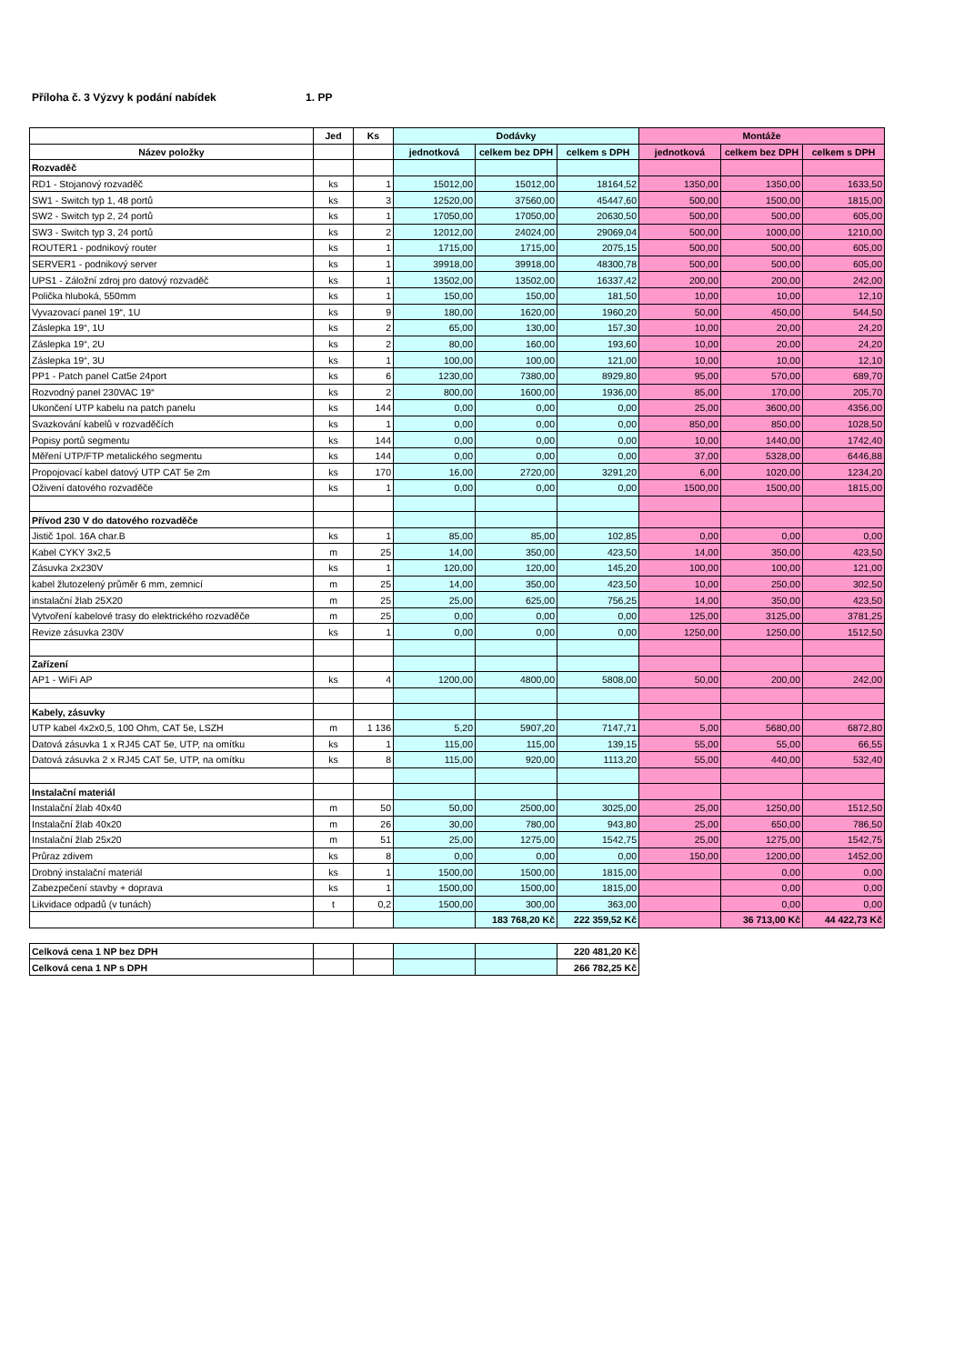Příloha č. 3 Výzvy k podání nabídek 1. PP
| | Jed | Ks | Dodávky | | | Montáže | | |
| --- | --- | --- | --- | --- | --- | --- | --- | --- |
| Název položky | | | jednotková | celkem bez DPH | celkem s DPH | jednotková | celkem bez DPH | celkem s DPH |
| Rozvaděč | | | | | | | | |
| RD1 - Stojanový rozvaděč | ks | 1 | 15012,00 | 15012,00 | 18164,52 | 1350,00 | 1350,00 | 1633,50 |
| SW1 - Switch typ 1, 48 portů | ks | 3 | 12520,00 | 37560,00 | 45447,60 | 500,00 | 1500,00 | 1815,00 |
| SW2 - Switch typ 2, 24 portů | ks | 1 | 17050,00 | 17050,00 | 20630,50 | 500,00 | 500,00 | 605,00 |
| SW3 - Switch typ 3, 24 portů | ks | 2 | 12012,00 | 24024,00 | 29069,04 | 500,00 | 1000,00 | 1210,00 |
| ROUTER1 - podnikový router | ks | 1 | 1715,00 | 1715,00 | 2075,15 | 500,00 | 500,00 | 605,00 |
| SERVER1 - podnikový server | ks | 1 | 39918,00 | 39918,00 | 48300,78 | 500,00 | 500,00 | 605,00 |
| UPS1 - Záložní zdroj pro datový rozvaděč | ks | 1 | 13502,00 | 13502,00 | 16337,42 | 200,00 | 200,00 | 242,00 |
| Polička hluboká, 550mm | ks | 1 | 150,00 | 150,00 | 181,50 | 10,00 | 10,00 | 12,10 |
| Vyvazovací panel 19“, 1U | ks | 9 | 180,00 | 1620,00 | 1960,20 | 50,00 | 450,00 | 544,50 |
| Záslepka 19“, 1U | ks | 2 | 65,00 | 130,00 | 157,30 | 10,00 | 20,00 | 24,20 |
| Záslepka 19“, 2U | ks | 2 | 80,00 | 160,00 | 193,60 | 10,00 | 20,00 | 24,20 |
| Záslepka 19“, 3U | ks | 1 | 100,00 | 100,00 | 121,00 | 10,00 | 10,00 | 12,10 |
| PP1 - Patch panel Cat5e 24port | ks | 6 | 1230,00 | 7380,00 | 8929,80 | 95,00 | 570,00 | 689,70 |
| Rozvodný panel 230VAC 19“ | ks | 2 | 800,00 | 1600,00 | 1936,00 | 85,00 | 170,00 | 205,70 |
| Ukončení UTP kabelu na patch panelu | ks | 144 | 0,00 | 0,00 | 0,00 | 25,00 | 3600,00 | 4356,00 |
| Svazkování kabelů v rozvaděčích | ks | 1 | 0,00 | 0,00 | 0,00 | 850,00 | 850,00 | 1028,50 |
| Popisy portů segmentu | ks | 144 | 0,00 | 0,00 | 0,00 | 10,00 | 1440,00 | 1742,40 |
| Měření UTP/FTP metalického segmentu | ks | 144 | 0,00 | 0,00 | 0,00 | 37,00 | 5328,00 | 6446,88 |
| Propojovací kabel datový UTP CAT 5e 2m | ks | 170 | 16,00 | 2720,00 | 3291,20 | 6,00 | 1020,00 | 1234,20 |
| Oživení datového rozvaděče | ks | 1 | 0,00 | 0,00 | 0,00 | 1500,00 | 1500,00 | 1815,00 |
| Přívod 230 V do datového rozvaděče | | | | | | | | |
| Jistič 1pol. 16A char.B | ks | 1 | 85,00 | 85,00 | 102,85 | 0,00 | 0,00 | 0,00 |
| Kabel CYKY 3x2,5 | m | 25 | 14,00 | 350,00 | 423,50 | 14,00 | 350,00 | 423,50 |
| Zásuvka 2x230V | ks | 1 | 120,00 | 120,00 | 145,20 | 100,00 | 100,00 | 121,00 |
| kabel žlutozelený průměr 6 mm, zemnicí | m | 25 | 14,00 | 350,00 | 423,50 | 10,00 | 250,00 | 302,50 |
| instalační žlab 25X20 | m | 25 | 25,00 | 625,00 | 756,25 | 14,00 | 350,00 | 423,50 |
| Vytvoření kabelové trasy do elektrického rozvaděče | m | 25 | 0,00 | 0,00 | 0,00 | 125,00 | 3125,00 | 3781,25 |
| Revize zásuvka 230V | ks | 1 | 0,00 | 0,00 | 0,00 | 1250,00 | 1250,00 | 1512,50 |
| Zařízení | | | | | | | | |
| AP1 - WiFi AP | ks | 4 | 1200,00 | 4800,00 | 5808,00 | 50,00 | 200,00 | 242,00 |
| Kabely, zásuvky | | | | | | | | |
| UTP kabel 4x2x0,5, 100 Ohm, CAT 5e, LSZH | m | 1 136 | 5,20 | 5907,20 | 7147,71 | 5,00 | 5680,00 | 6872,80 |
| Datová zásuvka 1 x RJ45 CAT 5e, UTP, na omítku | ks | 1 | 115,00 | 115,00 | 139,15 | 55,00 | 55,00 | 66,55 |
| Datová zásuvka 2 x RJ45 CAT 5e, UTP, na omítku | ks | 8 | 115,00 | 920,00 | 1113,20 | 55,00 | 440,00 | 532,40 |
| Instalační materiál | | | | | | | | |
| Instalační žlab 40x40 | m | 50 | 50,00 | 2500,00 | 3025,00 | 25,00 | 1250,00 | 1512,50 |
| Instalační žlab 40x20 | m | 26 | 30,00 | 780,00 | 943,80 | 25,00 | 650,00 | 786,50 |
| Instalační žlab 25x20 | m | 51 | 25,00 | 1275,00 | 1542,75 | 25,00 | 1275,00 | 1542,75 |
| Průraz zdivem | ks | 8 | 0,00 | 0,00 | 0,00 | 150,00 | 1200,00 | 1452,00 |
| Drobný instalační materiál | ks | 1 | 1500,00 | 1500,00 | 1815,00 | | 0,00 | 0,00 |
| Zabezpečení stavby + doprava | ks | 1 | 1500,00 | 1500,00 | 1815,00 | | 0,00 | 0,00 |
| Likvidace odpadů (v tunách) | t | 0,2 | 1500,00 | 300,00 | 363,00 | | 0,00 | 0,00 |
| | | | | 183 768,20 Kč | 222 359,52 Kč | | 36 713,00 Kč | 44 422,73 Kč |
| Celková cena 1 NP bez DPH | | | | | 220 481,20 Kč |
| Celková cena 1 NP s DPH | | | | | 266 782,25 Kč |